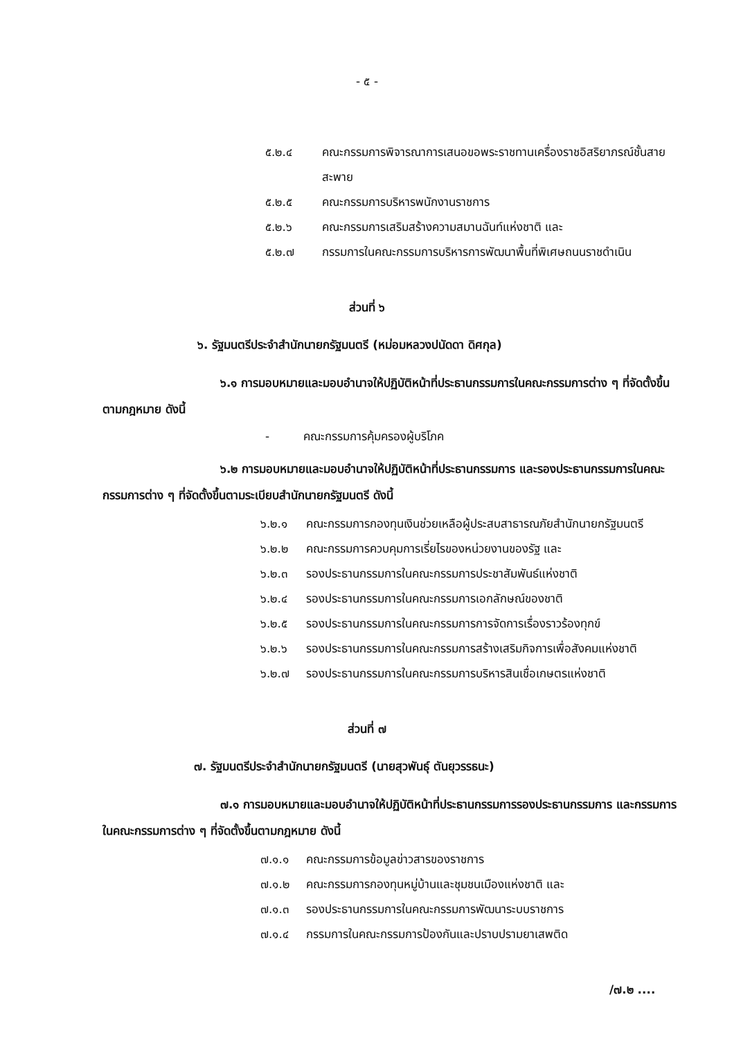- ๕ -
๕.๒.๔ คณะกรรมการพิจารณาการเสนอขอพระราชทานเครื่องราชอิสริยาภรณ์ชั้นสายสะพาย
๕.๒.๕ คณะกรรมการบริหารพนักงานราชการ
๕.๒.๖ คณะกรรมการเสริมสร้างความสมานฉันท์แห่งชาติ และ
๕.๒.๗ กรรมการในคณะกรรมการบริหารการพัฒนาพื้นที่พิเศษถนนราชดำเนิน
ส่วนที่ ๖
๖. รัฐมนตรีประจำสำนักนายกรัฐมนตรี (หม่อมหลวงปนัดดา ดิศกุล)
๖.๑ การมอบหมายและมอบอำนาจให้ปฏิบัติหน้าที่ประธานกรรมการในคณะกรรมการต่าง ๆ ที่จัดตั้งขึ้นตามกฎหมาย ดังนี้
- คณะกรรมการคุ้มครองผู้บริโภค
๖.๒ การมอบหมายและมอบอำนาจให้ปฏิบัติหน้าที่ประธานกรรมการ และรองประธานกรรมการในคณะกรรมการต่าง ๆ ที่จัดตั้งขึ้นตามระเบียบสำนักนายกรัฐมนตรี ดังนี้
๖.๒.๑ คณะกรรมการกองทุนเงินช่วยเหลือผู้ประสบสาธารณภัยสำนักนายกรัฐมนตรี
๖.๒.๒ คณะกรรมการควบคุมการเรี่ยไรของหน่วยงานของรัฐ และ
๖.๒.๓ รองประธานกรรมการในคณะกรรมการประชาสัมพันธ์แห่งชาติ
๖.๒.๔ รองประธานกรรมการในคณะกรรมการเอกลักษณ์ของชาติ
๖.๒.๕ รองประธานกรรมการในคณะกรรมการการจัดการเรื่องราวร้องทุกข์
๖.๒.๖ รองประธานกรรมการในคณะกรรมการสร้างเสริมกิจการเพื่อสังคมแห่งชาติ
๖.๒.๗ รองประธานกรรมการในคณะกรรมการบริหารสินเชื่อเกษตรแห่งชาติ
ส่วนที่ ๗
๗. รัฐมนตรีประจำสำนักนายกรัฐมนตรี (นายสุวพันธุ์ ตันยุวรรธนะ)
๗.๑ การมอบหมายและมอบอำนาจให้ปฏิบัติหน้าที่ประธานกรรมการรองประธานกรรมการ และกรรมการในคณะกรรมการต่าง ๆ ที่จัดตั้งขึ้นตามกฎหมาย ดังนี้
๗.๑.๑ คณะกรรมการข้อมูลข่าวสารของราชการ
๗.๑.๒ คณะกรรมการกองทุนหมู่บ้านและชุมชนเมืองแห่งชาติ และ
๗.๑.๓ รองประธานกรรมการในคณะกรรมการพัฒนาระบบราชการ
๗.๑.๔ กรรมการในคณะกรรมการป้องกันและปราบปรามยาเสพติด
/๗.๒ ....